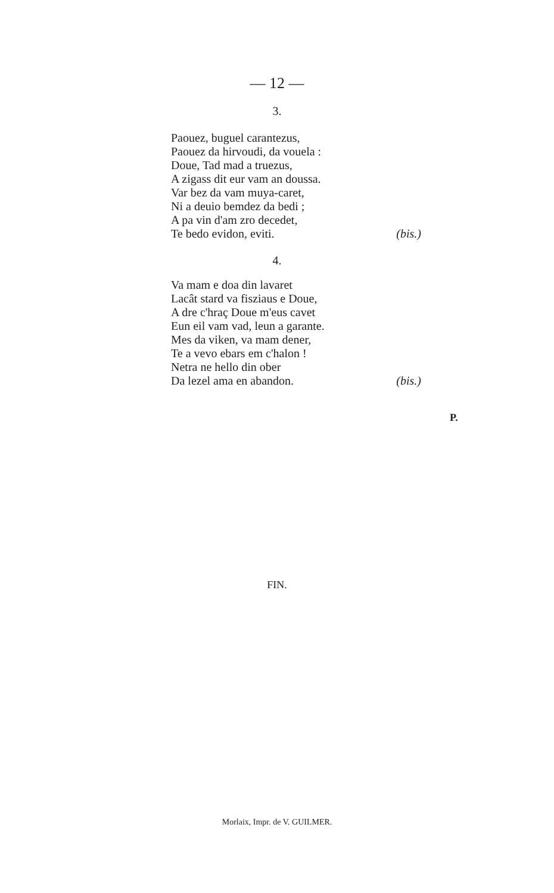— 12 —
3.
Paouez, buguel carantezus,
Paouez da hirvoudi, da vouela :
Doue, Tad mad a truezus,
A zigass dit eur vam an doussa.
Var bez da vam muya-caret,
Ni a deuio bemdez da bedi ;
A pa vin d'am zro decedet,
Te bedo evidon, eviti. (bis.)
4.
Va mam e doa din lavaret
Lacât stard va fisziaus e Doue,
A dre c'hraç Doue m'eus cavet
Eun eil vam vad, leun a garante.
Mes da viken, va mam dener,
Te a vevo ebars em c'halon !
Netra ne hello din ober
Da lezel ama en abandon. (bis.)
P.
FIN.
Morlaix, Impr. de V. GUILMER.